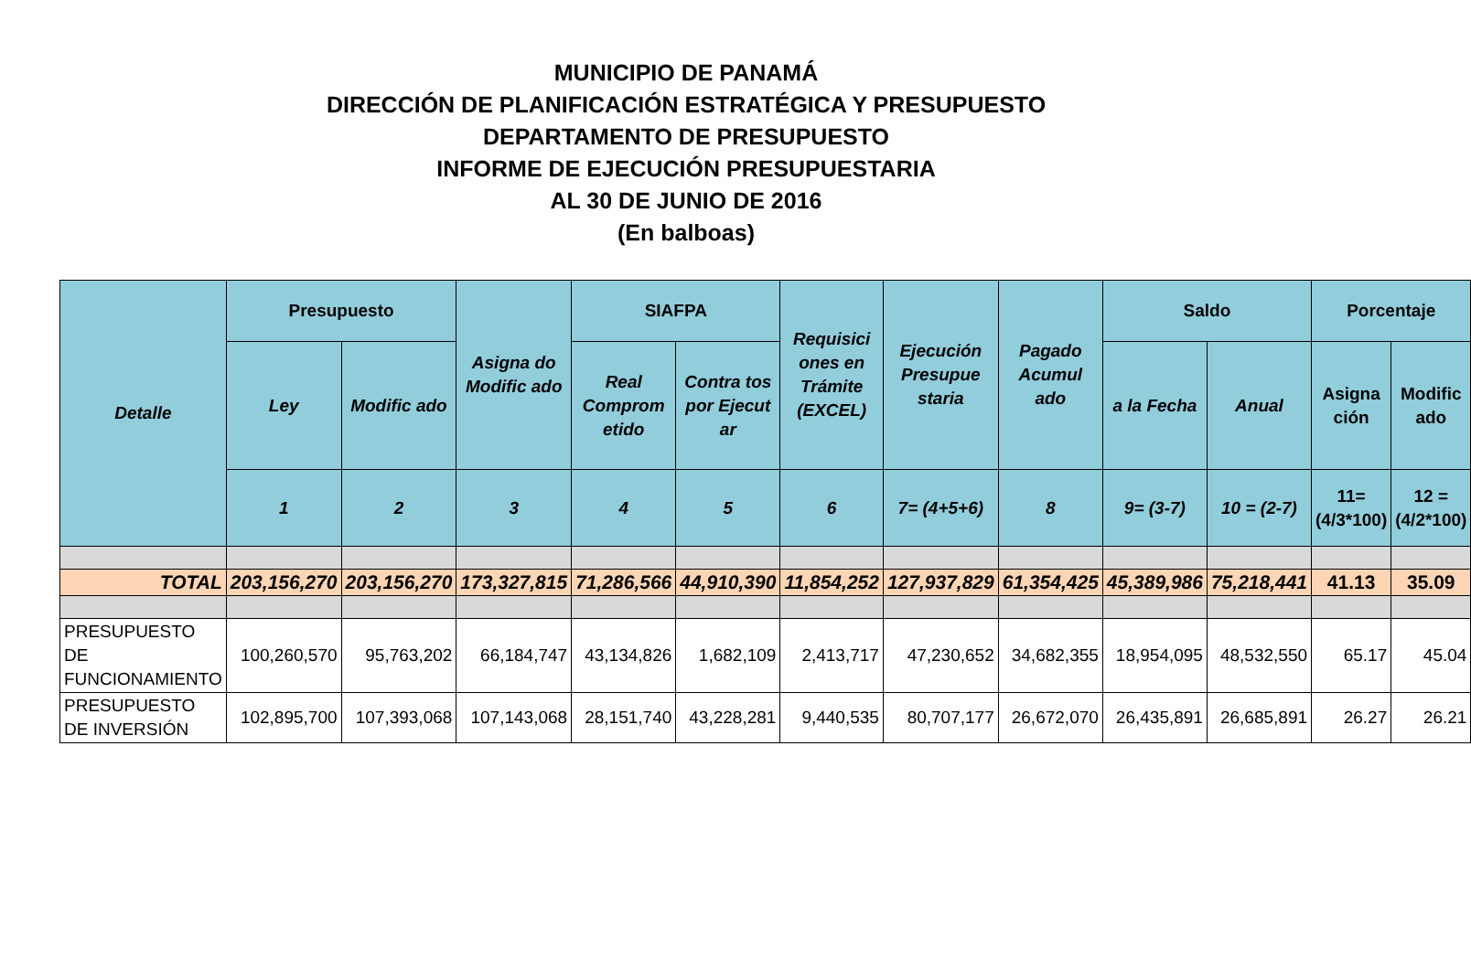MUNICIPIO DE PANAMÁ
DIRECCIÓN DE PLANIFICACIÓN ESTRATÉGICA Y PRESUPUESTO
DEPARTAMENTO DE PRESUPUESTO
INFORME DE EJECUCIÓN PRESUPUESTARIA
AL 30 DE JUNIO DE 2016
(En balboas)
| Detalle | Presupuesto | | Asigna do Modific ado | SIAFPA | | Requisici ones en Trámite (EXCEL) | Ejecución Presupue staria | Pagado Acumul ado | Saldo | | Porcentaje | |
| --- | --- | --- | --- | --- | --- | --- | --- | --- | --- | --- | --- | --- |
| | Ley | Modific ado | | Real Comprom etido | Contra tos por Ejecut ar | | | | a la Fecha | Anual | Asigna ción | Modific ado |
| | 1 | 2 | 3 | 4 | 5 | 6 | 7= (4+5+6) | 8 | 9= (3-7) | 10 = (2-7) | 11= (4/3*100) | 12 =(4/2*100) |
| TOTAL | 203,156,270 | 203,156,270 | 173,327,815 | 71,286,566 | 44,910,390 | 11,854,252 | 127,937,829 | 61,354,425 | 45,389,986 | 75,218,441 | 41.13 | 35.09 |
| PRESUPUESTO DE FUNCIONAMIENTO | 100,260,570 | 95,763,202 | 66,184,747 | 43,134,826 | 1,682,109 | 2,413,717 | 47,230,652 | 34,682,355 | 18,954,095 | 48,532,550 | 65.17 | 45.04 |
| PRESUPUESTO DE INVERSIÓN | 102,895,700 | 107,393,068 | 107,143,068 | 28,151,740 | 43,228,281 | 9,440,535 | 80,707,177 | 26,672,070 | 26,435,891 | 26,685,891 | 26.27 | 26.21 |